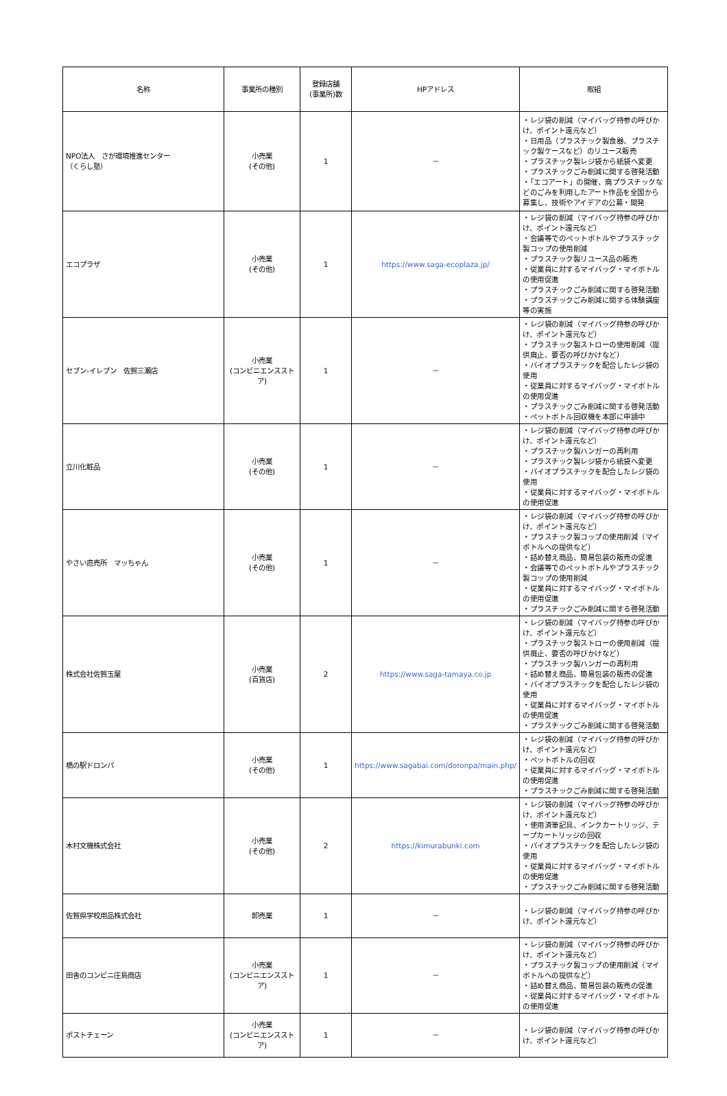| 名称 | 事業所の種別 | 登録店舗 (事業所)数 | HPアドレス | 取組 |
| --- | --- | --- | --- | --- |
| NPO法人 さが環境推進センター （くらし塾） | 小売業 (その他) | 1 | － | ・レジ袋の削減（マイバッグ持参の呼びかけ、ポイント還元など） ・日用品（プラスチック製食器、プラスチック製ケースなど）のリユース販売 ・プラスチック製レジ袋から紙袋へ変更 ・プラスチックごみ削減に関する啓発活動 ・「エコアート」の開催、廃プラスチックなどのごみを利用したアート作品を全国から募集し、技術やアイデアの公募・開発 |
| エコプラザ | 小売業 (その他) | 1 | https://www.saga-ecoplaza.jp/ | ・レジ袋の削減（マイバッグ持参の呼びかけ、ポイント還元など） ・会議等でのペットボトルやプラスチック製コップの使用削減 ・プラスチック製リユース品の販売 ・従業員に対するマイバッグ・マイボトルの使用促進 ・プラスチックごみ削減に関する啓発活動 ・プラスチックごみ削減に関する体験講座等の実施 |
| セブン-イレブン 佐賀三瀬店 | 小売業 (コンビニエンスストア) | 1 | － | ・レジ袋の削減（マイバッグ持参の呼びかけ、ポイント還元など） ・プラスチック製ストローの使用削減（提供廃止、要否の呼びかけなど） ・バイオプラスチックを配合したレジ袋の使用 ・従業員に対するマイバッグ・マイボトルの使用促進 ・プラスチックごみ削減に関する啓発活動 ・ペットボトル回収機を本部に申請中 |
| 立川化粧品 | 小売業 (その他) | 1 | － | ・レジ袋の削減（マイバッグ持参の呼びかけ、ポイント還元など） ・プラスチック製ハンガーの再利用 ・プラスチック製レジ袋から紙袋へ変更 ・バイオプラスチックを配合したレジ袋の使用 ・従業員に対するマイバッグ・マイボトルの使用促進 |
| やさい直売所 マッちゃん | 小売業 (その他) | 1 | － | ・レジ袋の削減（マイバッグ持参の呼びかけ、ポイント還元など） ・プラスチック製コップの使用削減（マイボトルへの提供など） ・詰め替え商品、簡易包装の販売の促進 ・会議等でのペットボトルやプラスチック製コップの使用削減 ・従業員に対するマイバッグ・マイボトルの使用促進 ・プラスチックごみ削減に関する啓発活動 |
| 株式会社佐賀玉屋 | 小売業 (百貨店) | 2 | https://www.saga-tamaya.co.jp | ・レジ袋の削減（マイバッグ持参の呼びかけ、ポイント還元など） ・プラスチック製ストローの使用削減（提供廃止、要否の呼びかけなど） ・プラスチック製ハンガーの再利用 ・詰め替え商品、簡易包装の販売の促進 ・バイオプラスチックを配合したレジ袋の使用 ・従業員に対するマイバッグ・マイボトルの使用促進 ・プラスチックごみ削減に関する啓発活動 |
| 橋の駅ドロンパ | 小売業 (その他) | 1 | https://www.sagabai.com/doronpa/main.php/ | ・レジ袋の削減（マイバッグ持参の呼びかけ、ポイント還元など） ・ペットボトルの回収 ・従業員に対するマイバッグ・マイボトルの使用促進 ・プラスチックごみ削減に関する啓発活動 |
| 木村文機株式会社 | 小売業 (その他) | 2 | https://kimurabunki.com | ・レジ袋の削減（マイバッグ持参の呼びかけ、ポイント還元など） ・使用済筆記具、インクカートリッジ、テープカートリッジの回収 ・バイオプラスチックを配合したレジ袋の使用 ・従業員に対するマイバッグ・マイボトルの使用促進 ・プラスチックごみ削減に関する啓発活動 |
| 佐賀県学校用品株式会社 | 卸売業 | 1 | － | ・レジ袋の削減（マイバッグ持参の呼びかけ、ポイント還元など） |
| 田舎のコンビニ庄島商店 | 小売業 (コンビニエンスストア) | 1 | － | ・レジ袋の削減（マイバッグ持参の呼びかけ、ポイント還元など） ・プラスチック製コップの使用削減（マイボトルへの提供など） ・詰め替え商品、簡易包装の販売の促進 ・従業員に対するマイバッグ・マイボトルの使用促進 |
| ポストチェーン | 小売業 (コンビニエンスストア) | 1 | － | ・レジ袋の削減（マイバッグ持参の呼びかけ、ポイント還元など） |